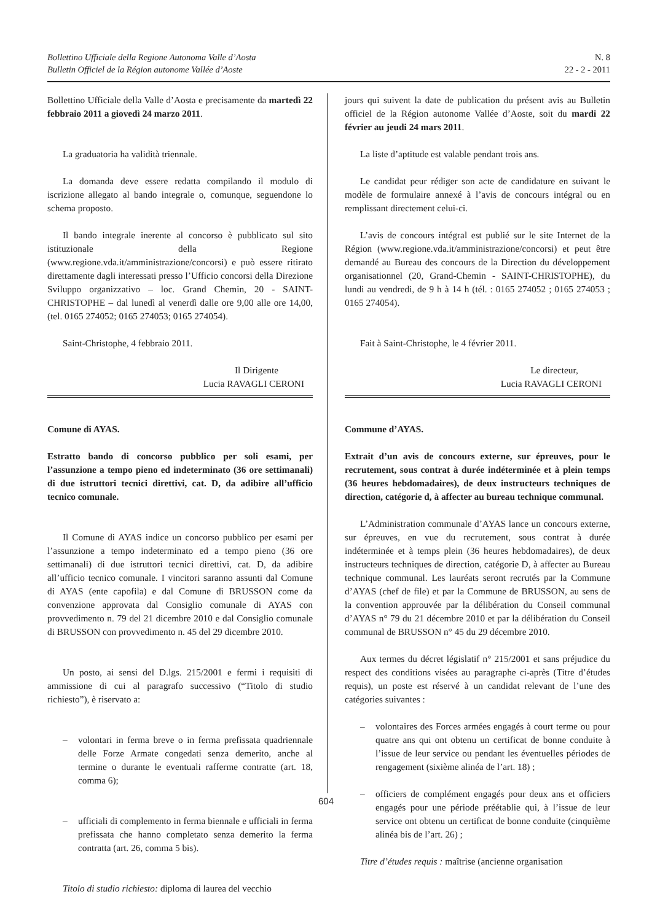Bollettino Ufficiale della Regione Autonoma Valle d’Aosta
Bulletin Officiel de la Région autonome Vallée d’Aoste
N. 8
22 - 2 - 2011
Bollettino Ufficiale della Valle d’Aosta e precisamente da martedì 22 febbraio 2011 a giovedì 24 marzo 2011.
La graduatoria ha validità triennale.
La domanda deve essere redatta compilando il modulo di iscrizione allegato al bando integrale o, comunque, seguendone lo schema proposto.
Il bando integrale inerente al concorso è pubblicato sul sito istituzionale della Regione (www.regione.vda.it/amministrazione/concorsi) e può essere ritirato direttamente dagli interessati presso l’Ufficio concorsi della Direzione Sviluppo organizzativo – loc. Grand Chemin, 20 - SAINT-CHRISTOPHE – dal lunedì al venerdì dalle ore 9,00 alle ore 14,00, (tel. 0165 274052; 0165 274053; 0165 274054).
Saint-Christophe, 4 febbraio 2011.
Il Dirigente
Lucia RAVAGLI CERONI
Comune di AYAS.
Estratto bando di concorso pubblico per soli esami, per l’assunzione a tempo pieno ed indeterminato (36 ore settimanali) di due istruttori tecnici direttivi, cat. D, da adibire all’ufficio tecnico comunale.
Il Comune di AYAS indice un concorso pubblico per esami per l’assunzione a tempo indeterminato ed a tempo pieno (36 ore settimanali) di due istruttori tecnici direttivi, cat. D, da adibire all’ufficio tecnico comunale. I vincitori saranno assunti dal Comune di AYAS (ente capofila) e dal Comune di BRUSSON come da convenzione approvata dal Consiglio comunale di AYAS con provvedimento n. 79 del 21 dicembre 2010 e dal Consiglio comunale di BRUSSON con provvedimento n. 45 del 29 dicembre 2010.
Un posto, ai sensi del D.lgs. 215/2001 e fermi i requisiti di ammissione di cui al paragrafo successivo (“Titolo di studio richiesto”), è riservato a:
– volontari in ferma breve o in ferma prefissata quadriennale delle Forze Armate congedati senza demerito, anche al termine o durante le eventuali rafferme contratte (art. 18, comma 6);
– ufficiali di complemento in ferma biennale e ufficiali in ferma prefissata che hanno completato senza demerito la ferma contratta (art. 26, comma 5 bis).
Titolo di studio richiesto: diploma di laurea del vecchio
jours qui suivent la date de publication du présent avis au Bulletin officiel de la Région autonome Vallée d’Aoste, soit du mardi 22 février au jeudi 24 mars 2011.
La liste d’aptitude est valable pendant trois ans.
Le candidat peur rédiger son acte de candidature en suivant le modèle de formulaire annexé à l’avis de concours intégral ou en remplissant directement celui-ci.
L’avis de concours intégral est publié sur le site Internet de la Région (www.regione.vda.it/amministrazione/concorsi) et peut être demandé au Bureau des concours de la Direction du développement organisationnel (20, Grand-Chemin - SAINT-CHRISTOPHE), du lundi au vendredi, de 9 h à 14 h (tél. : 0165 274052 ; 0165 274053 ; 0165 274054).
Fait à Saint-Christophe, le 4 février 2011.
Le directeur,
Lucia RAVAGLI CERONI
Commune d’AYAS.
Extrait d’un avis de concours externe, sur épreuves, pour le recrutement, sous contrat à durée indéterminée et à plein temps (36 heures hebdomadaires), de deux instructeurs techniques de direction, catégorie d, à affecter au bureau technique communal.
L’Administration communale d’AYAS lance un concours externe, sur épreuves, en vue du recrutement, sous contrat à durée indéterminée et à temps plein (36 heures hebdomadaires), de deux instructeurs techniques de direction, catégorie D, à affecter au Bureau technique communal. Les lauréats seront recrutés par la Commune d’AYAS (chef de file) et par la Commune de BRUSSON, au sens de la convention approuvée par la délibération du Conseil communal d’AYAS n° 79 du 21 décembre 2010 et par la délibération du Conseil communal de BRUSSON n° 45 du 29 décembre 2010.
Aux termes du décret législatif n° 215/2001 et sans préjudice du respect des conditions visées au paragraphe ci-après (Titre d’études requis), un poste est réservé à un candidat relevant de l’une des catégories suivantes :
– volontaires des Forces armées engagés à court terme ou pour quatre ans qui ont obtenu un certificat de bonne conduite à l’issue de leur service ou pendant les éventuelles périodes de rengagement (sixième alinéa de l’art. 18) ;
– officiers de complément engagés pour deux ans et officiers engagés pour une période préétablie qui, à l’issue de leur service ont obtenu un certificat de bonne conduite (cinquième alinéa bis de l’art. 26) ;
Titre d’études requis : maîtrise (ancienne organisation
604